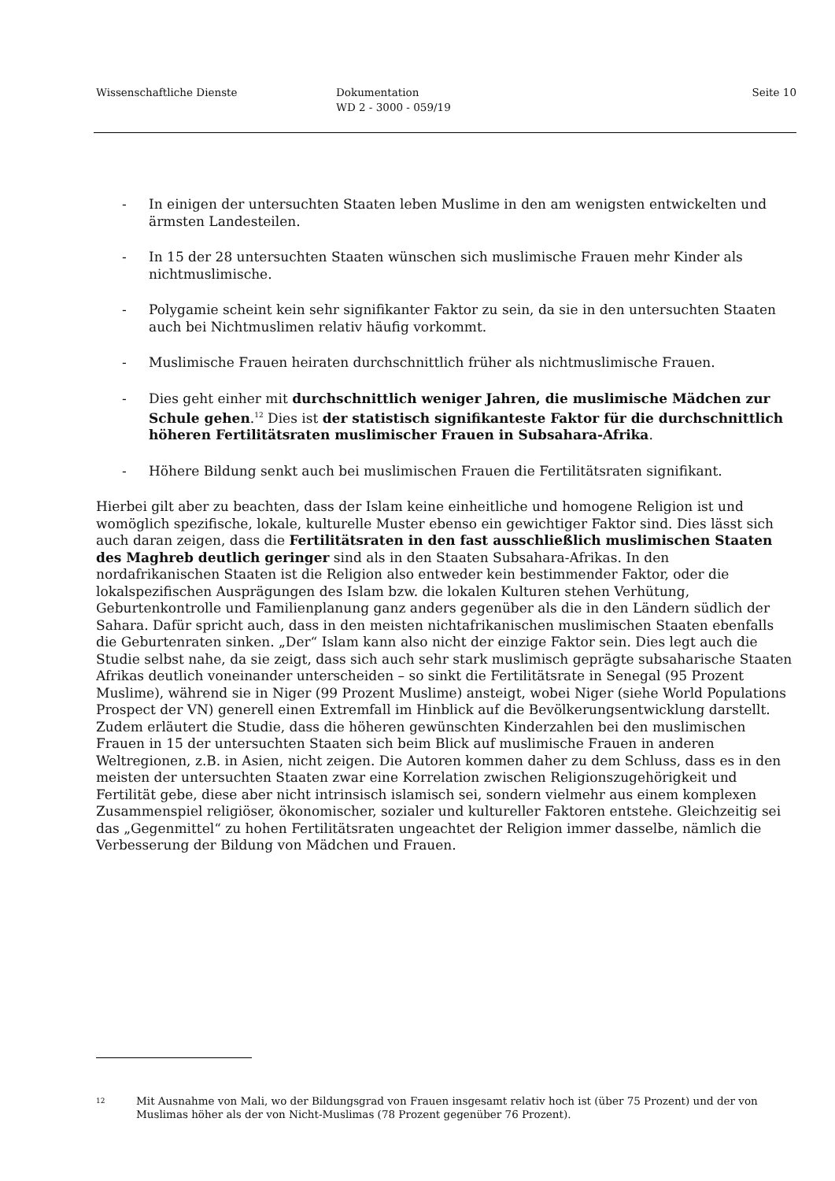Wissenschaftliche Dienste Dokumentation
WD 2 - 3000 - 059/19
Seite 10
- In einigen der untersuchten Staaten leben Muslime in den am wenigsten entwickelten und ärmsten Landesteilen.
- In 15 der 28 untersuchten Staaten wünschen sich muslimische Frauen mehr Kinder als nichtmuslimische.
- Polygamie scheint kein sehr signifikanter Faktor zu sein, da sie in den untersuchten Staaten auch bei Nichtmuslimen relativ häufig vorkommt.
- Muslimische Frauen heiraten durchschnittlich früher als nichtmuslimische Frauen.
- Dies geht einher mit durchschnittlich weniger Jahren, die muslimische Mädchen zur Schule gehen.<sup>12</sup> Dies ist der statistisch signifikanteste Faktor für die durchschnittlich höheren Fertilitätsraten muslimischer Frauen in Subsahara-Afrika.
- Höhere Bildung senkt auch bei muslimischen Frauen die Fertilitätsraten signifikant.
Hierbei gilt aber zu beachten, dass der Islam keine einheitliche und homogene Religion ist und womöglich spezifische, lokale, kulturelle Muster ebenso ein gewichtiger Faktor sind. Dies lässt sich auch daran zeigen, dass die Fertilitätsraten in den fast ausschließlich muslimischen Staaten des Maghreb deutlich geringer sind als in den Staaten Subsahara-Afrikas. In den nordafrikanischen Staaten ist die Religion also entweder kein bestimmender Faktor, oder die lokalspezifischen Ausprägungen des Islam bzw. die lokalen Kulturen stehen Verhütung, Geburtenkontrolle und Familienplanung ganz anders gegenüber als die in den Ländern südlich der Sahara. Dafür spricht auch, dass in den meisten nichtafrikanischen muslimischen Staaten ebenfalls die Geburtenraten sinken. „Der“ Islam kann also nicht der einzige Faktor sein. Dies legt auch die Studie selbst nahe, da sie zeigt, dass sich auch sehr stark muslimisch geprägte subsaharische Staaten Afrikas deutlich voneinander unterscheiden – so sinkt die Fertilitätsrate in Senegal (95 Prozent Muslime), während sie in Niger (99 Prozent Muslime) ansteigt, wobei Niger (siehe World Populations Prospect der VN) generell einen Extremfall im Hinblick auf die Bevölkerungsentwicklung darstellt. Zudem erläutert die Studie, dass die höheren gewünschten Kinderzahlen bei den muslimischen Frauen in 15 der untersuchten Staaten sich beim Blick auf muslimische Frauen in anderen Weltregionen, z.B. in Asien, nicht zeigen. Die Autoren kommen daher zu dem Schluss, dass es in den meisten der untersuchten Staaten zwar eine Korrelation zwischen Religionszugehörigkeit und Fertilität gebe, diese aber nicht intrinsisch islamisch sei, sondern vielmehr aus einem komplexen Zusammenspiel religiöser, ökonomischer, sozialer und kultureller Faktoren entstehe. Gleichzeitig sei das „Gegenmittel“ zu hohen Fertilitätsraten ungeachtet der Religion immer dasselbe, nämlich die Verbesserung der Bildung von Mädchen und Frauen.
12 Mit Ausnahme von Mali, wo der Bildungsgrad von Frauen insgesamt relativ hoch ist (über 75 Prozent) und der von Muslimas höher als der von Nicht-Muslimas (78 Prozent gegenüber 76 Prozent).